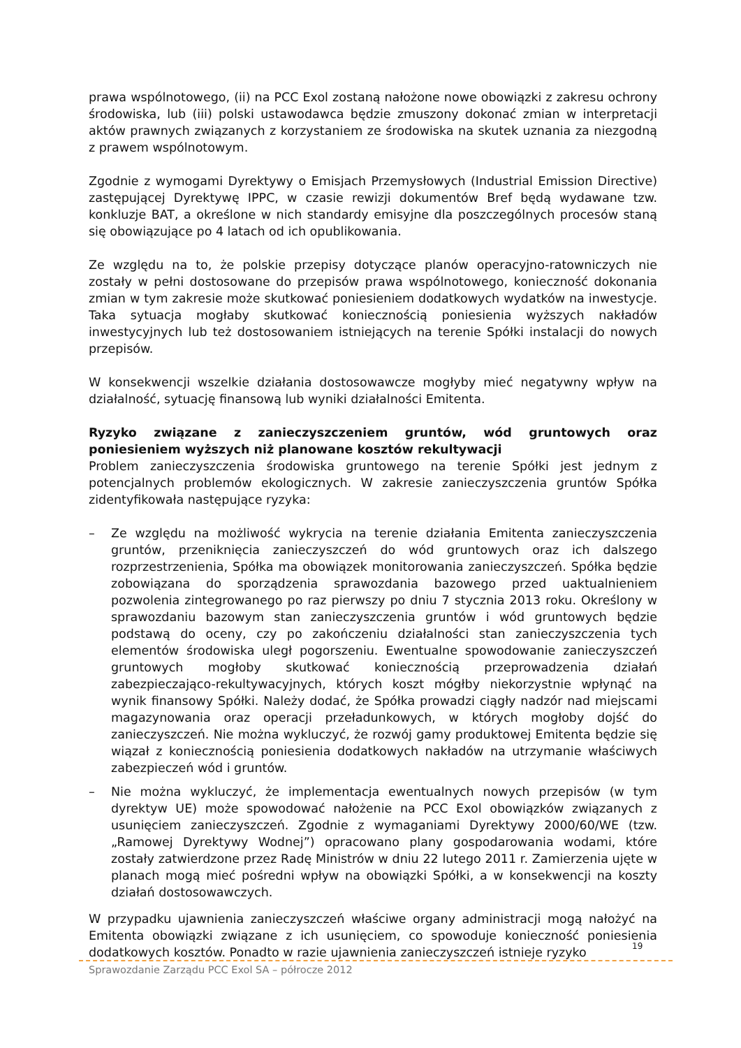prawa wspólnotowego, (ii) na PCC Exol zostaną nałożone nowe obowiązki z zakresu ochrony środowiska, lub (iii) polski ustawodawca będzie zmuszony dokonać zmian w interpretacji aktów prawnych związanych z korzystaniem ze środowiska na skutek uznania za niezgodną z prawem wspólnotowym.
Zgodnie z wymogami Dyrektywy o Emisjach Przemysłowych (Industrial Emission Directive) zastępującej Dyrektywę IPPC, w czasie rewizji dokumentów Bref będą wydawane tzw. konkluzje BAT, a określone w nich standardy emisyjne dla poszczególnych procesów staną się obowiązujące po 4 latach od ich opublikowania.
Ze względu na to, że polskie przepisy dotyczące planów operacyjno-ratowniczych nie zostały w pełni dostosowane do przepisów prawa wspólnotowego, konieczność dokonania zmian w tym zakresie może skutkować poniesieniem dodatkowych wydatków na inwestycje. Taka sytuacja mogłaby skutkować koniecznością poniesienia wyższych nakładów inwestycyjnych lub też dostosowaniem istniejących na terenie Spółki instalacji do nowych przepisów.
W konsekwencji wszelkie działania dostosowawcze mogłyby mieć negatywny wpływ na działalność, sytuację finansową lub wyniki działalności Emitenta.
Ryzyko związane z zanieczyszczeniem gruntów, wód gruntowych oraz poniesieniem wyższych niż planowane kosztów rekultywacji
Problem zanieczyszczenia środowiska gruntowego na terenie Spółki jest jednym z potencjalnych problemów ekologicznych. W zakresie zanieczyszczenia gruntów Spółka zidentyfikowała następujące ryzyka:
– Ze względu na możliwość wykrycia na terenie działania Emitenta zanieczyszczenia gruntów, przeniknięcia zanieczyszczeń do wód gruntowych oraz ich dalszego rozprzestrzenienia, Spółka ma obowiązek monitorowania zanieczyszczeń. Spółka będzie zobowiązana do sporządzenia sprawozdania bazowego przed uaktualnieniem pozwolenia zintegrowanego po raz pierwszy po dniu 7 stycznia 2013 roku. Określony w sprawozdaniu bazowym stan zanieczyszczenia gruntów i wód gruntowych będzie podstawą do oceny, czy po zakończeniu działalności stan zanieczyszczenia tych elementów środowiska uległ pogorszeniu. Ewentualne spowodowanie zanieczyszczeń gruntowych mogłoby skutkować koniecznością przeprowadzenia działań zabezpieczająco-rekultywacyjnych, których koszt mógłby niekorzystnie wpłynąć na wynik finansowy Spółki. Należy dodać, że Spółka prowadzi ciągły nadzór nad miejscami magazynowania oraz operacji przeładunkowych, w których mogłoby dojść do zanieczyszczeń. Nie można wykluczyć, że rozwój gamy produktowej Emitenta będzie się wiązał z koniecznością poniesienia dodatkowych nakładów na utrzymanie właściwych zabezpieczeń wód i gruntów.
– Nie można wykluczyć, że implementacja ewentualnych nowych przepisów (w tym dyrektyw UE) może spowodować nałożenie na PCC Exol obowiązków związanych z usunięciem zanieczyszczeń. Zgodnie z wymaganiami Dyrektywy 2000/60/WE (tzw. „Ramowej Dyrektywy Wodnej”) opracowano plany gospodarowania wodami, które zostały zatwierdzone przez Radę Ministrów w dniu 22 lutego 2011 r. Zamierzenia ujęte w planach mogą mieć pośredni wpływ na obowiązki Spółki, a w konsekwencji na koszty działań dostosowawczych.
W przypadku ujawnienia zanieczyszczeń właściwe organy administracji mogą nałożyć na Emitenta obowiązki związane z ich usunięciem, co spowoduje konieczność poniesienia dodatkowych kosztów. Ponadto w razie ujawnienia zanieczyszczeń istnieje ryzyko
19
Sprawozdanie Zarządu PCC Exol SA – półrocze 2012